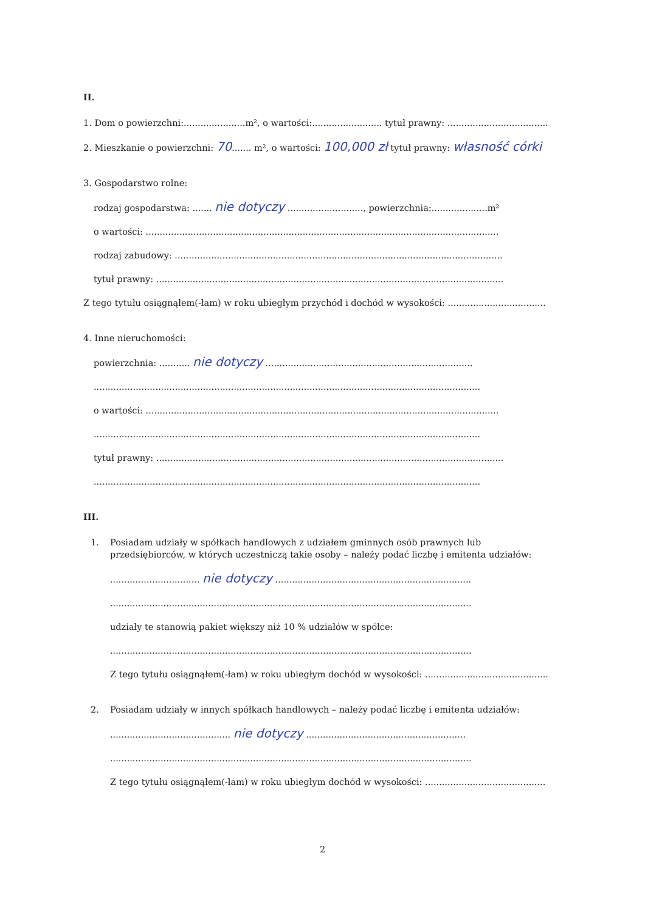II.
1. Dom o powierzchni:......................m², o wartości:......................... tytuł prawny: ....................................
2. Mieszkanie o powierzchni: 70....... m², o wartości: 100,000 zł tytuł prawny: własność córki
3. Gospodarstwo rolne:
rodzaj gospodarstwa: ....... nie dotyczy ..........................., powierzchnia:....................m²
o wartości: ..............................................................................................................................
rodzaj zabudowy: .....................................................................................................................
tytuł prawny: ............................................................................................................................
Z tego tytułu osiągnąłem(-łam) w roku ubiegłym przychód i dochód w wysokości: ...................................
4. Inne nieruchomości:
powierzchnia: ........... nie dotyczy ..........................................................................
..........................................................................................................................................
o wartości: ..............................................................................................................................
..........................................................................................................................................
tytuł prawny: ............................................................................................................................
..........................................................................................................................................
III.
1. Posiadam udziały w spółkach handlowych z udziałem gminnych osób prawnych lub przedsiębiorców, w których uczestniczą takie osoby – należy podać liczbę i emitenta udziałów:
................................ nie dotyczy ......................................................................
.................................................................................................................................
udziały te stanowią pakiet większy niż 10 % udziałów w spółce:
.................................................................................................................................
Z tego tytułu osiągnąłem(-łam) w roku ubiegłym dochód w wysokości: ............................................
2. Posiadam udziały w innych spółkach handlowych – należy podać liczbę i emitenta udziałów:
........................................... nie dotyczy .........................................................
.................................................................................................................................
Z tego tytułu osiągnąłem(-łam) w roku ubiegłym dochód w wysokości: ...........................................
2